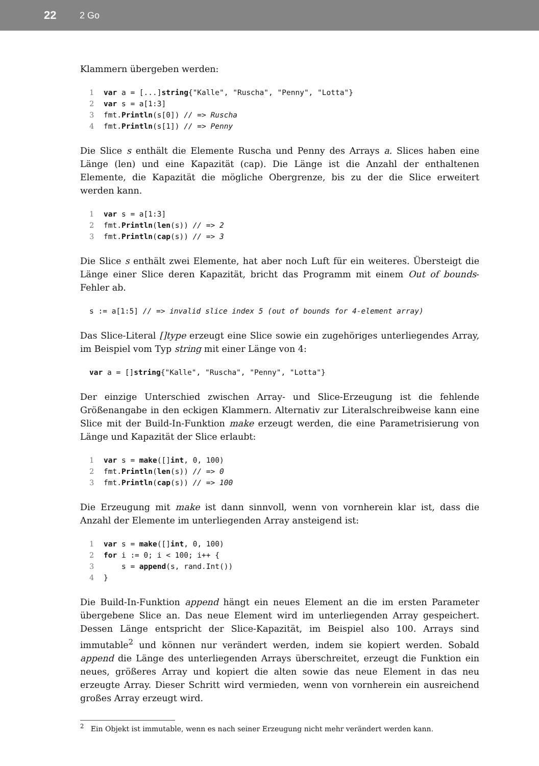22 2 Go
Klammern übergeben werden:
1 var a = [...]string{"Kalle", "Ruscha", "Penny", "Lotta"}
2 var s = a[1:3]
3fmt.Println(s[0]) // => Ruscha
4fmt.Println(s[1]) // => Penny
Die Slice s enthält die Elemente Ruscha und Penny des Arrays a. Slices haben eine Länge (len) und eine Kapazität (cap). Die Länge ist die Anzahl der enthaltenen Elemente, die Kapazität die mögliche Obergrenze, bis zu der die Slice erweitert werden kann.
1 var s = a[1:3]
2fmt.Println(len(s)) // => 2
3fmt.Println(cap(s)) // => 3
Die Slice s enthält zwei Elemente, hat aber noch Luft für ein weiteres. Übersteigt die Länge einer Slice deren Kapazität, bricht das Programm mit einem Out of bounds-Fehler ab.
s := a[1:5] // => invalid slice index 5 (out of bounds for 4-element array)
Das Slice-Literal []type erzeugt eine Slice sowie ein zugehöriges unterliegendes Array, im Beispiel vom Typ string mit einer Länge von 4:
var a = []string{"Kalle", "Ruscha", "Penny", "Lotta"}
Der einzige Unterschied zwischen Array- und Slice-Erzeugung ist die fehlende Größenangabe in den eckigen Klammern. Alternativ zur Literalschreibweise kann eine Slice mit der Build-In-Funktion make erzeugt werden, die eine Parametrisierung von Länge und Kapazität der Slice erlaubt:
1 var s = make([]int, 0, 100)
2fmt.Println(len(s)) // => 0
3fmt.Println(cap(s)) // => 100
Die Erzeugung mit make ist dann sinnvoll, wenn von vornherein klar ist, dass die Anzahl der Elemente im unterliegenden Array ansteigend ist:
1 var s = make([]int, 0, 100)
2 for i := 0; i < 100; i++ {
3    s = append(s, rand.Int())
4}
Die Build-In-Funktion append hängt ein neues Element an die im ersten Parameter übergebene Slice an. Das neue Element wird im unterliegenden Array gespeichert. Dessen Länge entspricht der Slice-Kapazität, im Beispiel also 100. Arrays sind immutable<sup>2</sup> und können nur verändert werden, indem sie kopiert werden. Sobald append die Länge des unterliegenden Arrays überschreitet, erzeugt die Funktion ein neues, größeres Array und kopiert die alten sowie das neue Element in das neu erzeugte Array. Dieser Schritt wird vermieden, wenn von vornherein ein ausreichend großes Array erzeugt wird.
<sup>2</sup> Ein Objekt ist immutable, wenn es nach seiner Erzeugung nicht mehr verändert werden kann.